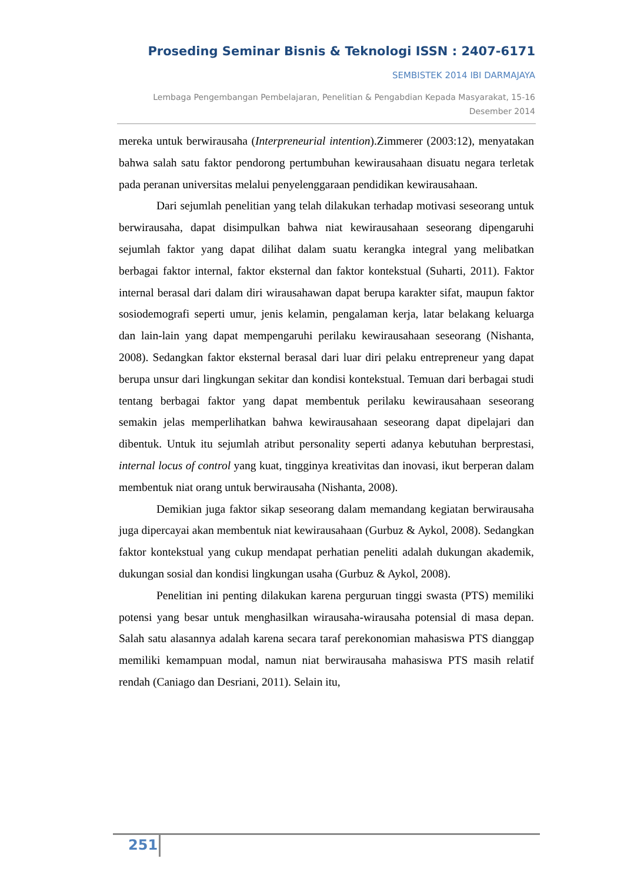Proseding Seminar Bisnis & Teknologi ISSN : 2407-6171
SEMBISTEK 2014 IBI DARMAJAYA
Lembaga Pengembangan Pembelajaran, Penelitian & Pengabdian Kepada Masyarakat, 15-16 Desember 2014
mereka untuk berwirausaha (Interpreneurial intention).Zimmerer (2003:12), menyatakan bahwa salah satu faktor pendorong pertumbuhan kewirausahaan disuatu negara terletak pada peranan universitas melalui penyelenggaraan pendidikan kewirausahaan.
Dari sejumlah penelitian yang telah dilakukan terhadap motivasi seseorang untuk berwirausaha, dapat disimpulkan bahwa niat kewirausahaan seseorang dipengaruhi sejumlah faktor yang dapat dilihat dalam suatu kerangka integral yang melibatkan berbagai faktor internal, faktor eksternal dan faktor kontekstual (Suharti, 2011). Faktor internal berasal dari dalam diri wirausahawan dapat berupa karakter sifat, maupun faktor sosiodemografi seperti umur, jenis kelamin, pengalaman kerja, latar belakang keluarga dan lain-lain yang dapat mempengaruhi perilaku kewirausahaan seseorang (Nishanta, 2008). Sedangkan faktor eksternal berasal dari luar diri pelaku entrepreneur yang dapat berupa unsur dari lingkungan sekitar dan kondisi kontekstual. Temuan dari berbagai studi tentang berbagai faktor yang dapat membentuk perilaku kewirausahaan seseorang semakin jelas memperlihatkan bahwa kewirausahaan seseorang dapat dipelajari dan dibentuk. Untuk itu sejumlah atribut personality seperti adanya kebutuhan berprestasi, internal locus of control yang kuat, tingginya kreativitas dan inovasi, ikut berperan dalam membentuk niat orang untuk berwirausaha (Nishanta, 2008).
Demikian juga faktor sikap seseorang dalam memandang kegiatan berwirausaha juga dipercayai akan membentuk niat kewirausahaan (Gurbuz & Aykol, 2008). Sedangkan faktor kontekstual yang cukup mendapat perhatian peneliti adalah dukungan akademik, dukungan sosial dan kondisi lingkungan usaha (Gurbuz & Aykol, 2008).
Penelitian ini penting dilakukan karena perguruan tinggi swasta (PTS) memiliki potensi yang besar untuk menghasilkan wirausaha-wirausaha potensial di masa depan. Salah satu alasannya adalah karena secara taraf perekonomian mahasiswa PTS dianggap memiliki kemampuan modal, namun niat berwirausaha mahasiswa PTS masih relatif rendah (Caniago dan Desriani, 2011). Selain itu,
251